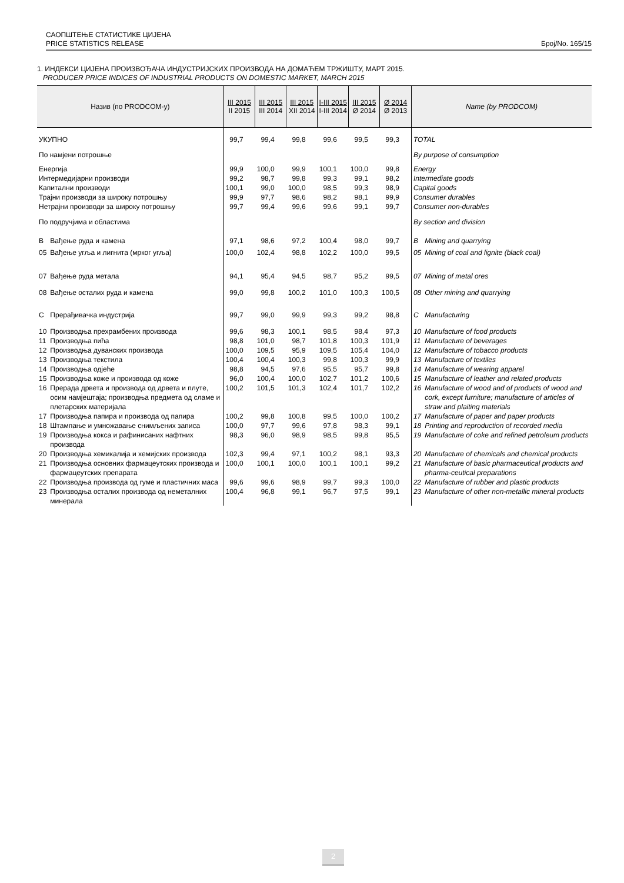САОПШТЕЊЕ СТАТИСТИКЕ ЦИЈЕНА
PRICE STATISTICS RELEASE Број/No. 165/15
1. ИНДЕКСИ ЦИЈЕНА ПРОИЗВОЂАЧА ИНДУСТРИЈСКИХ ПРОИЗВОДА НА ДОМАЋЕМ ТРЖИШТУ, МАРТ 2015.
PRODUCER PRICE INDICES OF INDUSTRIAL PRODUCTS ON DOMESTIC MARKET, MARCH 2015
| Назив (по PRODCOM-у) | | III 2015 II 2015 | III 2015 III 2014 | III 2015 XII 2014 | I-III 2015 I-III 2014 | III 2015 Ø 2014 | Ø 2014 Ø 2013 | Name (by PRODCOM) | |
| --- | --- | --- | --- | --- | --- | --- | --- | --- | --- |
| УКУПНО | | 99,7 | 99,4 | 99,8 | 99,6 | 99,5 | 99,3 | TOTAL | |
| По намјени потрошње | | | | | | | | By purpose of consumption | |
| Енергија | | 99,9 | 100,0 | 99,9 | 100,1 | 100,0 | 99,8 | Energy | |
| Интермедијарни производи | | 99,2 | 98,7 | 99,8 | 99,3 | 99,1 | 98,2 | Intermediate goods | |
| Капитални производи | | 100,1 | 99,0 | 100,0 | 98,5 | 99,3 | 98,9 | Capital goods | |
| Трајни производи за широку потрошњу | | 99,9 | 97,7 | 98,6 | 98,2 | 98,1 | 99,9 | Consumer durables | |
| Нетрајни производи за широку потрошњу | | 99,7 | 99,4 | 99,6 | 99,6 | 99,1 | 99,7 | Consumer non-durables | |
| По подручјима и областима | | | | | | | | By section and division | |
| B | Вађење руда и камена | 97,1 | 98,6 | 97,2 | 100,4 | 98,0 | 99,7 | B | Mining and quarrying |
| 05 | Вађење угља и лигнита (мрког угља) | 100,0 | 102,4 | 98,8 | 102,2 | 100,0 | 99,5 | 05 | Mining of coal and lignite (black coal) |
| 07 | Вађење руда метала | 94,1 | 95,4 | 94,5 | 98,7 | 95,2 | 99,5 | 07 | Mining of metal ores |
| 08 | Вађење осталих руда и камена | 99,0 | 99,8 | 100,2 | 101,0 | 100,3 | 100,5 | 08 | Other mining and quarrying |
| C | Прерађивачка индустрија | 99,7 | 99,0 | 99,9 | 99,3 | 99,2 | 98,8 | C | Manufacturing |
| 10 | Производња прехрамбених производа | 99,6 | 98,3 | 100,1 | 98,5 | 98,4 | 97,3 | 10 | Manufacture of food products |
| 11 | Производња пића | 98,8 | 101,0 | 98,7 | 101,8 | 100,3 | 101,9 | 11 | Manufacture of beverages |
| 12 | Производња дуванских производа | 100,0 | 109,5 | 95,9 | 109,5 | 105,4 | 104,0 | 12 | Manufacture of tobacco products |
| 13 | Производња текстила | 100,4 | 100,4 | 100,3 | 99,8 | 100,3 | 99,9 | 13 | Manufacture of textiles |
| 14 | Производња одјеће | 98,8 | 94,5 | 97,6 | 95,5 | 95,7 | 99,8 | 14 | Manufacture of wearing apparel |
| 15 | Производња коже и производа од коже | 96,0 | 100,4 | 100,0 | 102,7 | 101,2 | 100,6 | 15 | Manufacture of leather and related products |
| 16 | Прерада дрвета и производа од дрвета и плуте, осим намјештаја; производња предмета од сламе и плетарских материјала | 100,2 | 101,5 | 101,3 | 102,4 | 101,7 | 102,2 | 16 | Manufacture of wood and of products of wood and cork, except furniture; manufacture of articles of straw and plaiting materials |
| 17 | Производња папира и производа од папира | 100,2 | 99,8 | 100,8 | 99,5 | 100,0 | 100,2 | 17 | Manufacture of paper and paper products |
| 18 | Штампање и умножавање снимљених записа | 100,0 | 97,7 | 99,6 | 97,8 | 98,3 | 99,1 | 18 | Printing and reproduction of recorded media |
| 19 | Производња кокса и рафинисаних нафтних производа | 98,3 | 96,0 | 98,9 | 98,5 | 99,8 | 95,5 | 19 | Manufacture of coke and refined petroleum products |
| 20 | Производња хемикалија и хемијских производа | 102,3 | 99,4 | 97,1 | 100,2 | 98,1 | 93,3 | 20 | Manufacture of chemicals and chemical products |
| 21 | Производња основних фармацеутских производа и фармацеутских препарата | 100,0 | 100,1 | 100,0 | 100,1 | 100,1 | 99,2 | 21 | Manufacture of basic pharmaceutical products and pharma-ceutical preparations |
| 22 | Производња производа од гуме и пластичних маса | 99,6 | 99,6 | 98,9 | 99,7 | 99,3 | 100,0 | 22 | Manufacture of rubber and plastic products |
| 23 | Производња осталих производа од неметалних минерала | 100,4 | 96,8 | 99,1 | 96,7 | 97,5 | 99,1 | 23 | Manufacture of other non-metallic mineral products |
2